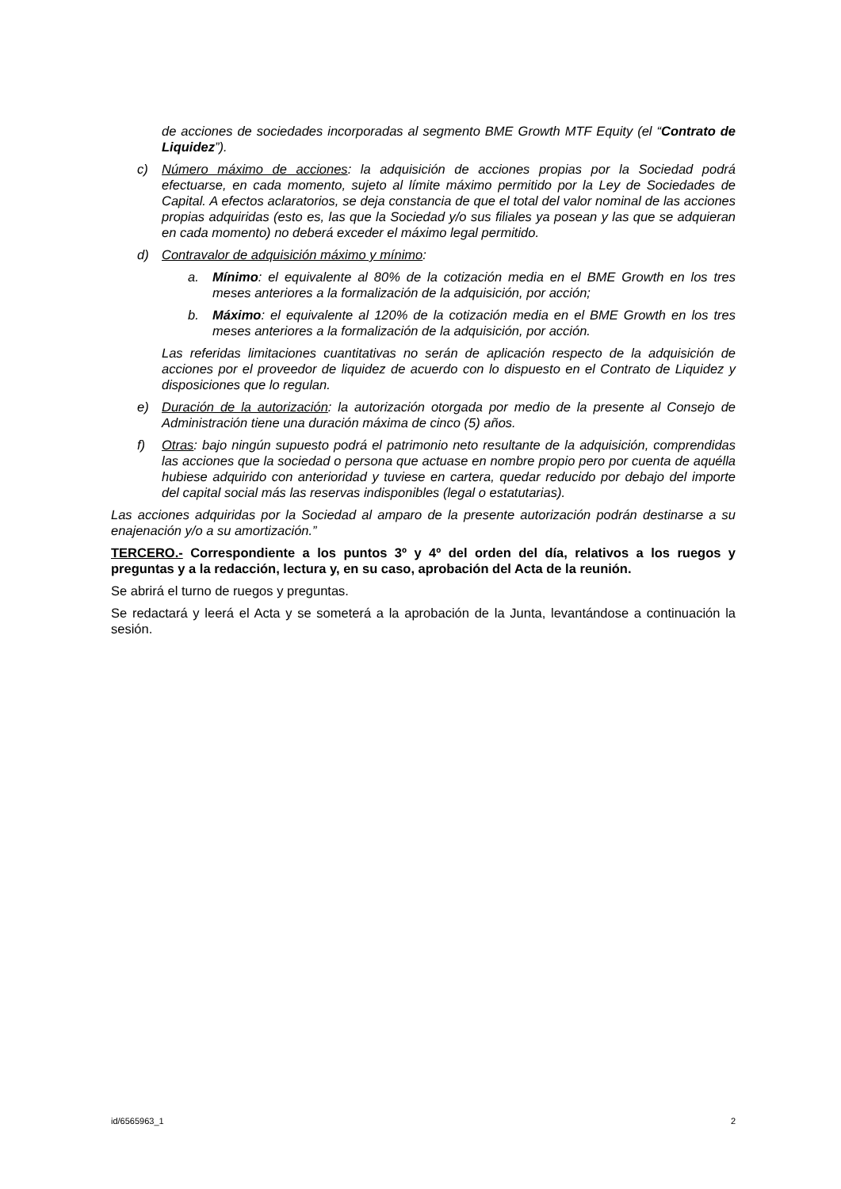de acciones de sociedades incorporadas al segmento BME Growth MTF Equity (el “Contrato de Liquidez”).
c) Número máximo de acciones: la adquisición de acciones propias por la Sociedad podrá efectuarse, en cada momento, sujeto al límite máximo permitido por la Ley de Sociedades de Capital. A efectos aclaratorios, se deja constancia de que el total del valor nominal de las acciones propias adquiridas (esto es, las que la Sociedad y/o sus filiales ya posean y las que se adquieran en cada momento) no deberá exceder el máximo legal permitido.
d) Contravalor de adquisición máximo y mínimo:
a. Mínimo: el equivalente al 80% de la cotización media en el BME Growth en los tres meses anteriores a la formalización de la adquisición, por acción;
b. Máximo: el equivalente al 120% de la cotización media en el BME Growth en los tres meses anteriores a la formalización de la adquisición, por acción.
Las referidas limitaciones cuantitativas no serán de aplicación respecto de la adquisición de acciones por el proveedor de liquidez de acuerdo con lo dispuesto en el Contrato de Liquidez y disposiciones que lo regulan.
e) Duración de la autorización: la autorización otorgada por medio de la presente al Consejo de Administración tiene una duración máxima de cinco (5) años.
f) Otras: bajo ningún supuesto podrá el patrimonio neto resultante de la adquisición, comprendidas las acciones que la sociedad o persona que actuase en nombre propio pero por cuenta de aquélla hubiese adquirido con anterioridad y tuviese en cartera, quedar reducido por debajo del importe del capital social más las reservas indisponibles (legal o estatutarias).
Las acciones adquiridas por la Sociedad al amparo de la presente autorización podrán destinarse a su enajenación y/o a su amortización.”
TERCERO.- Correspondiente a los puntos 3º y 4º del orden del día, relativos a los ruegos y preguntas y a la redacción, lectura y, en su caso, aprobación del Acta de la reunión.
Se abrirá el turno de ruegos y preguntas.
Se redactará y leerá el Acta y se someterá a la aprobación de la Junta, levantándose a continuación la sesión.
id/6565963_1 2